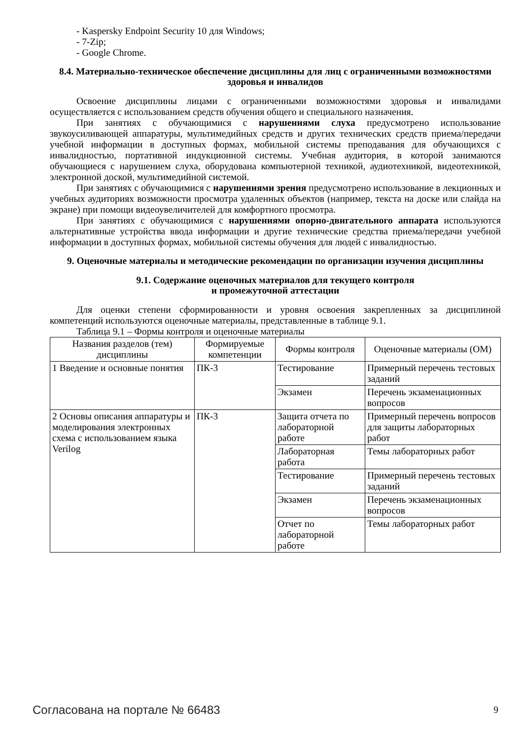- Kaspersky Endpoint Security 10 для Windows;
- 7-Zip;
- Google Chrome.
8.4. Материально-техническое обеспечение дисциплины для лиц с ограниченными возможностями здоровья и инвалидов
Освоение дисциплины лицами с ограниченными возможностями здоровья и инвалидами осуществляется с использованием средств обучения общего и специального назначения.
При занятиях с обучающимися с нарушениями слуха предусмотрено использование звукоусиливающей аппаратуры, мультимедийных средств и других технических средств приема/передачи учебной информации в доступных формах, мобильной системы преподавания для обучающихся с инвалидностью, портативной индукционной системы. Учебная аудитория, в которой занимаются обучающиеся с нарушением слуха, оборудована компьютерной техникой, аудиотехникой, видеотехникой, электронной доской, мультимедийной системой.
При занятиях с обучающимися с нарушениями зрения предусмотрено использование в лекционных и учебных аудиториях возможности просмотра удаленных объектов (например, текста на доске или слайда на экране) при помощи видеоувеличителей для комфортного просмотра.
При занятиях с обучающимися с нарушениями опорно-двигательного аппарата используются альтернативные устройства ввода информации и другие технические средства приема/передачи учебной информации в доступных формах, мобильной системы обучения для людей с инвалидностью.
9. Оценочные материалы и методические рекомендации по организации изучения дисциплины
9.1. Содержание оценочных материалов для текущего контроля
и промежуточной аттестации
Для оценки степени сформированности и уровня освоения закрепленных за дисциплиной компетенций используются оценочные материалы, представленные в таблице 9.1.
Таблица 9.1 – Формы контроля и оценочные материалы
| Названия разделов (тем) дисциплины | Формируемые компетенции | Формы контроля | Оценочные материалы (ОМ) |
| --- | --- | --- | --- |
| 1 Введение и основные понятия | ПК-3 | Тестирование | Примерный перечень тестовых заданий |
| | | Экзамен | Перечень экзаменационных вопросов |
| 2 Основы описания аппаратуры и моделирования электронных схема с использованием языка Verilog | ПК-3 | Защита отчета по лабораторной работе | Примерный перечень вопросов для защиты лабораторных работ |
| | | Лабораторная работа | Темы лабораторных работ |
| | | Тестирование | Примерный перечень тестовых заданий |
| | | Экзамен | Перечень экзаменационных вопросов |
| | | Отчет по лабораторной работе | Темы лабораторных работ |
Согласована на портале № 66483 9